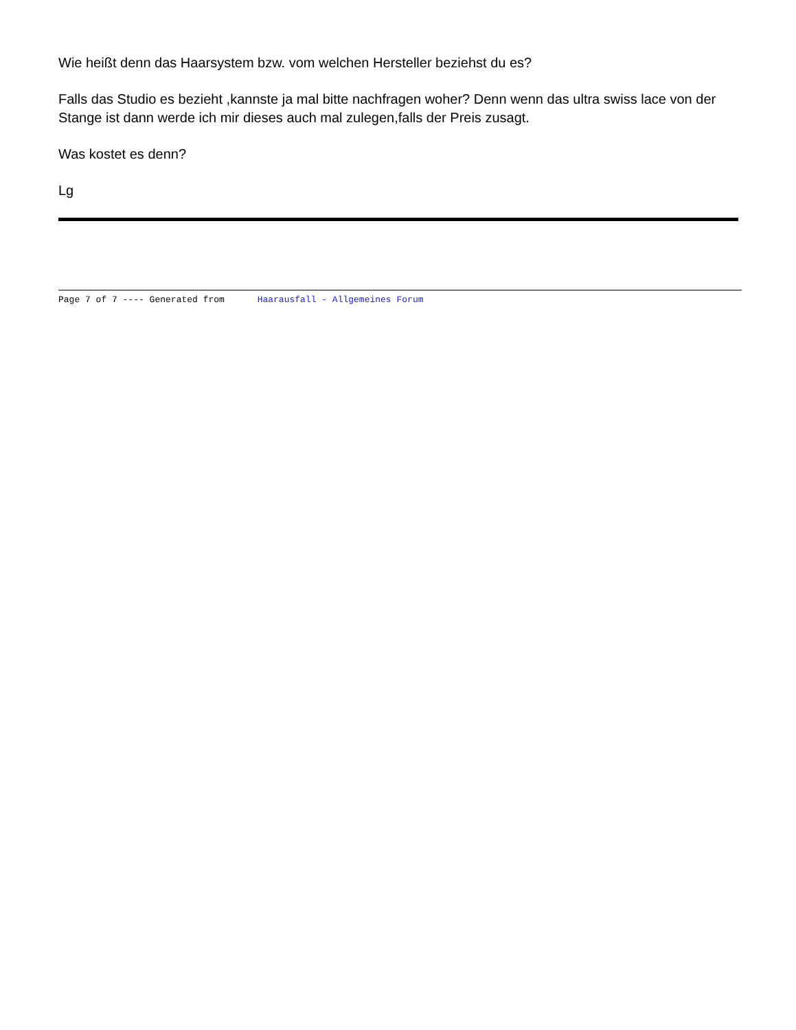Wie heißt denn das Haarsystem bzw. vom welchen Hersteller beziehst du es?
Falls das Studio es bezieht ,kannste ja mal bitte nachfragen woher? Denn wenn das ultra swiss lace von der Stange ist dann werde ich mir dieses auch mal zulegen,falls der Preis zusagt.
Was kostet es denn?
Lg
Page 7 of 7 ---- Generated from Haarausfall - Allgemeines Forum